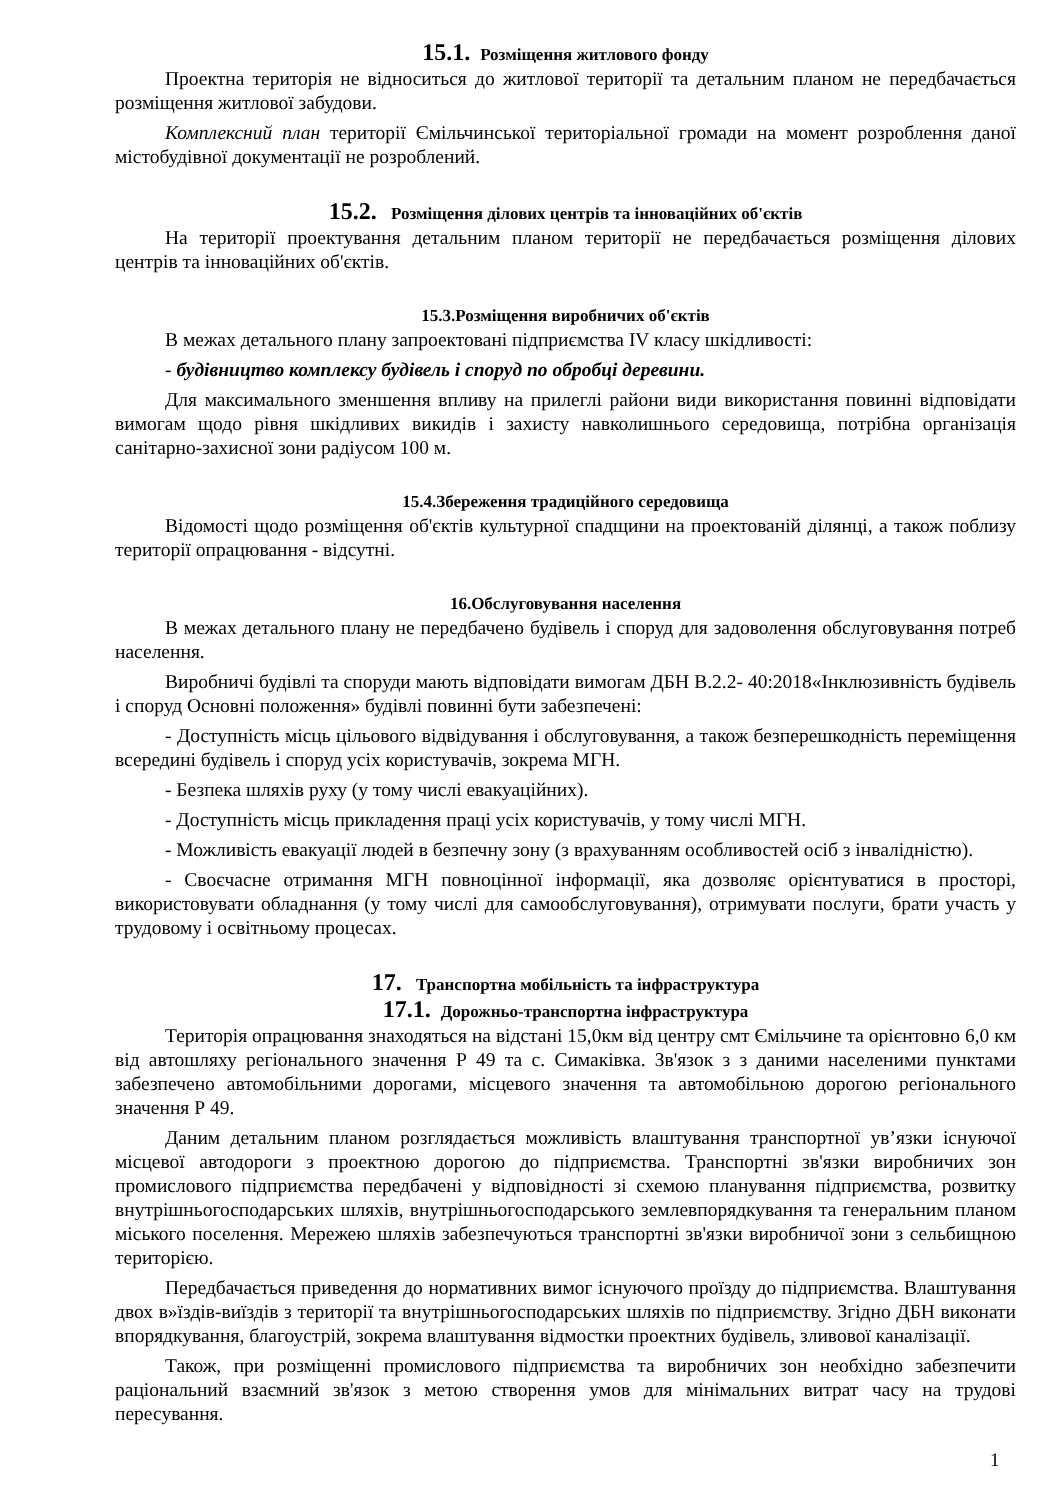15.1. Розміщення житлового фонду
Проектна територія не відноситься до житлової території та детальним планом не передбачається розміщення житлової забудови.
Комплексний план території Ємільчинської територіальної громади на момент розроблення даної містобудівної документації не розроблений.
15.2. Розміщення ділових центрів та інноваційних об'єктів
На території проектування детальним планом території не передбачається розміщення ділових центрів та інноваційних об'єктів.
15.3.Розміщення виробничих об'єктів
В межах детального плану запроектовані підприємства IV класу шкідливості:
- будівництво комплексу будівель і споруд по обробці деревини.
Для максимального зменшення впливу на прилеглі райони види використання повинні відповідати вимогам щодо рівня шкідливих викидів і захисту навколишнього середовища, потрібна організація санітарно-захисної зони радіусом 100 м.
15.4.Збереження традиційного середовища
Відомості щодо розміщення об'єктів культурної спадщини на проектованій ділянці, а також поблизу території опрацювання - відсутні.
16.Обслуговування населення
В межах детального плану не передбачено будівель і споруд для задоволення обслуговування потреб населення.
Виробничі будівлі та споруди мають відповідати вимогам ДБН В.2.2- 40:2018«Інклюзивність будівель і споруд Основні положення» будівлі повинні бути забезпечені:
- Доступність місць цільового відвідування і обслуговування, а також безперешкодність переміщення всередині будівель і споруд усіх користувачів, зокрема МГН.
- Безпека шляхів руху (у тому числі евакуаційних).
- Доступність місць прикладення праці усіх користувачів, у тому числі МГН.
- Можливість евакуації людей в безпечну зону (з врахуванням особливостей осіб з інвалідністю).
- Своєчасне отримання МГН повноцінної інформації, яка дозволяє орієнтуватися в просторі, використовувати обладнання (у тому числі для самообслуговування), отримувати послуги, брати участь у трудовому і освітньому процесах.
17. Транспортна мобільність та інфраструктура
17.1. Дорожньо-транспортна інфраструктура
Територія опрацювання знаходяться на відстані 15,0км від центру смт Ємільчине та орієнтовно 6,0 км від автошляху регіонального значення Р 49 та с. Симаківка. Зв'язок з з даними населеними пунктами забезпечено автомобільними дорогами, місцевого значення та автомобільною дорогою регіонального значення Р 49.
Даним детальним планом розглядається можливість влаштування транспортної ув’язки існуючої місцевої автодороги з проектною дорогою до підприємства. Транспортні зв'язки виробничих зон промислового підприємства передбачені у відповідності зі схемою планування підприємства, розвитку внутрішньогосподарських шляхів, внутрішньогосподарського землевпорядкування та генеральним планом міського поселення. Мережею шляхів забезпечуються транспортні зв'язки виробничої зони з сельбищною територією.
Передбачається приведення до нормативних вимог існуючого проїзду до підприємства. Влаштування двох в»їздів-виїздів з території та внутрішньогосподарських шляхів по підприємству. Згідно ДБН виконати впорядкування, благоустрій, зокрема влаштування відмостки проектних будівель, зливової каналізації.
Також, при розміщенні промислового підприємства та виробничих зон необхідно забезпечити раціональний взаємний зв'язок з метою створення умов для мінімальних витрат часу на трудові пересування.
1